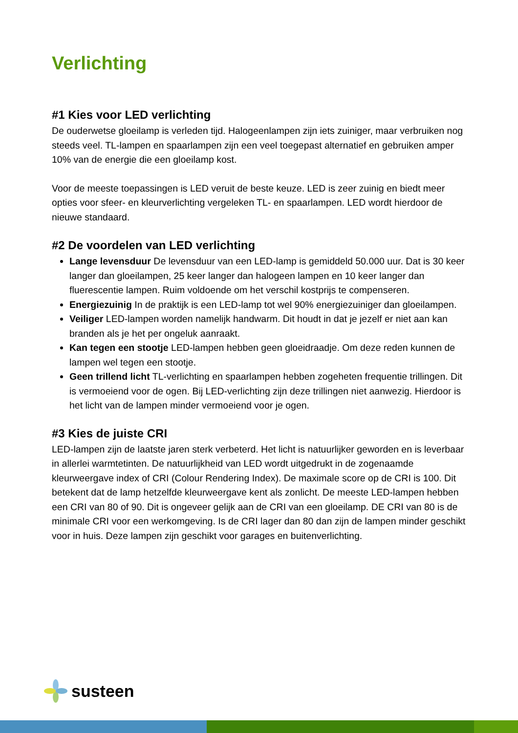Verlichting
#1 Kies voor LED verlichting
De ouderwetse gloeilamp is verleden tijd. Halogeenlampen zijn iets zuiniger, maar verbruiken nog steeds veel. TL-lampen en spaarlampen zijn een veel toegepast alternatief en gebruiken amper 10% van de energie die een gloeilamp kost.
Voor de meeste toepassingen is LED veruit de beste keuze. LED is zeer zuinig en biedt meer opties voor sfeer- en kleurverlichting vergeleken TL- en spaarlampen. LED wordt hierdoor de nieuwe standaard.
#2 De voordelen van LED verlichting
Lange levensduur De levensduur van een LED-lamp is gemiddeld 50.000 uur. Dat is 30 keer langer dan gloeilampen, 25 keer langer dan halogeen lampen en 10 keer langer dan fluerescentie lampen. Ruim voldoende om het verschil kostprijs te compenseren.
Energiezuinig In de praktijk is een LED-lamp tot wel 90% energiezuiniger dan gloeilampen.
Veiliger LED-lampen worden namelijk handwarm. Dit houdt in dat je jezelf er niet aan kan branden als je het per ongeluk aanraakt.
Kan tegen een stootje LED-lampen hebben geen gloeidraadje. Om deze reden kunnen de lampen wel tegen een stootje.
Geen trillend licht TL-verlichting en spaarlampen hebben zogeheten frequentie trillingen. Dit is vermoeiend voor de ogen. Bij LED-verlichting zijn deze trillingen niet aanwezig. Hierdoor is het licht van de lampen minder vermoeiend voor je ogen.
#3 Kies de juiste CRI
LED-lampen zijn de laatste jaren sterk verbeterd. Het licht is natuurlijker geworden en is leverbaar in allerlei warmtetinten. De natuurlijkheid van LED wordt uitgedrukt in de zogenaamde kleurweergave index of CRI (Colour Rendering Index). De maximale score op de CRI is 100. Dit betekent dat de lamp hetzelfde kleurweergave kent als zonlicht. De meeste LED-lampen hebben een CRI van 80 of 90. Dit is ongeveer gelijk aan de CRI van een gloeilamp. DE CRI van 80 is de minimale CRI voor een werkomgeving. Is de CRI lager dan 80 dan zijn de lampen minder geschikt voor in huis. Deze lampen zijn geschikt voor garages en buitenverlichting.
susteen